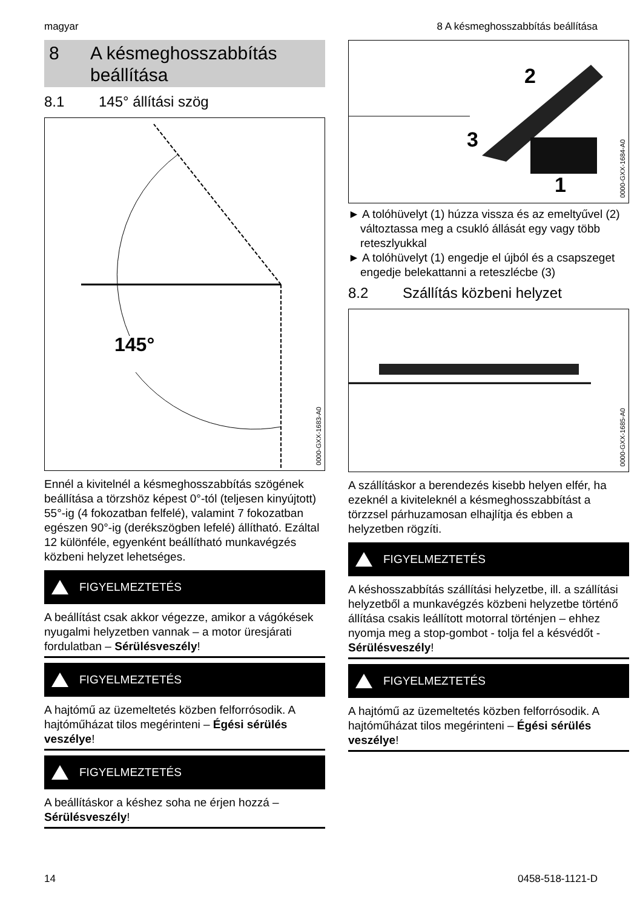magyar 8 A késmeghosszabbítás beállítása
8 A késmeghosszabbítás
beállítása
8.1 145° állítási szög
145°
0000-GXX-1683-A0
Ennél a kivitelnél a késmeghosszabbítás szögé­nek beállítása a törzshöz képest 0°-tól (teljesen kinyújtott) 55°-ig (4 fokozatban felfelé), valamint 7 fokozatban egészen 90°-ig (derékszögben lefelé) állítható. Ezáltal 12 különféle, egyenként beállítható munkavégzés közbeni helyzet lehet­séges.
FIGYELMEZTETÉS
A beállítást csak akkor végezze, amikor a vágó­kések nyugalmi helyzetben vannak – a motor üresjárati fordulatban – Sérülésveszély!
FIGYELMEZTETÉS
A hajtómű az üzemeltetés közben felforrósodik. A hajtóműházat tilos megérinteni – Égési sérülés veszélye!
FIGYELMEZTETÉS
A beállításkor a késhez soha ne érjen hozzá – Sérülésveszély!
2
3
1
0000-GXX-1684-A0
► A tolóhüvelyt (1) húzza vissza és az emeltyű­vel (2) változtassa meg a csukló állását egy vagy több reteszlyukkal
► A tolóhüvelyt (1) engedje el újból és a csap­szeget engedje belekattanni a reteszlécbe (3)
8.2 Szállítás közbeni helyzet
0000-GXX-1685-A0
A szállításkor a berendezés kisebb helyen elfér, ha ezeknél a kiviteleknél a késmeghosszabbítást a törzzsel párhuzamosan elhajlítja és ebben a helyzetben rögzíti.
FIGYELMEZTETÉS
A késhosszabbítás szállítási helyzetbe, ill. a szál­lítási helyzetből a munkavégzés közbeni hely­zetbe történő állítása csakis leállított motorral tör­ténjen – ehhez nyomja meg a stop-gombot - tolja fel a késvédőt - Sérülésveszély!
FIGYELMEZTETÉS
A hajtómű az üzemeltetés közben felforrósodik. A hajtóműházat tilos megérinteni – Égési sérülés veszélye!
14 0458-518-1121-D